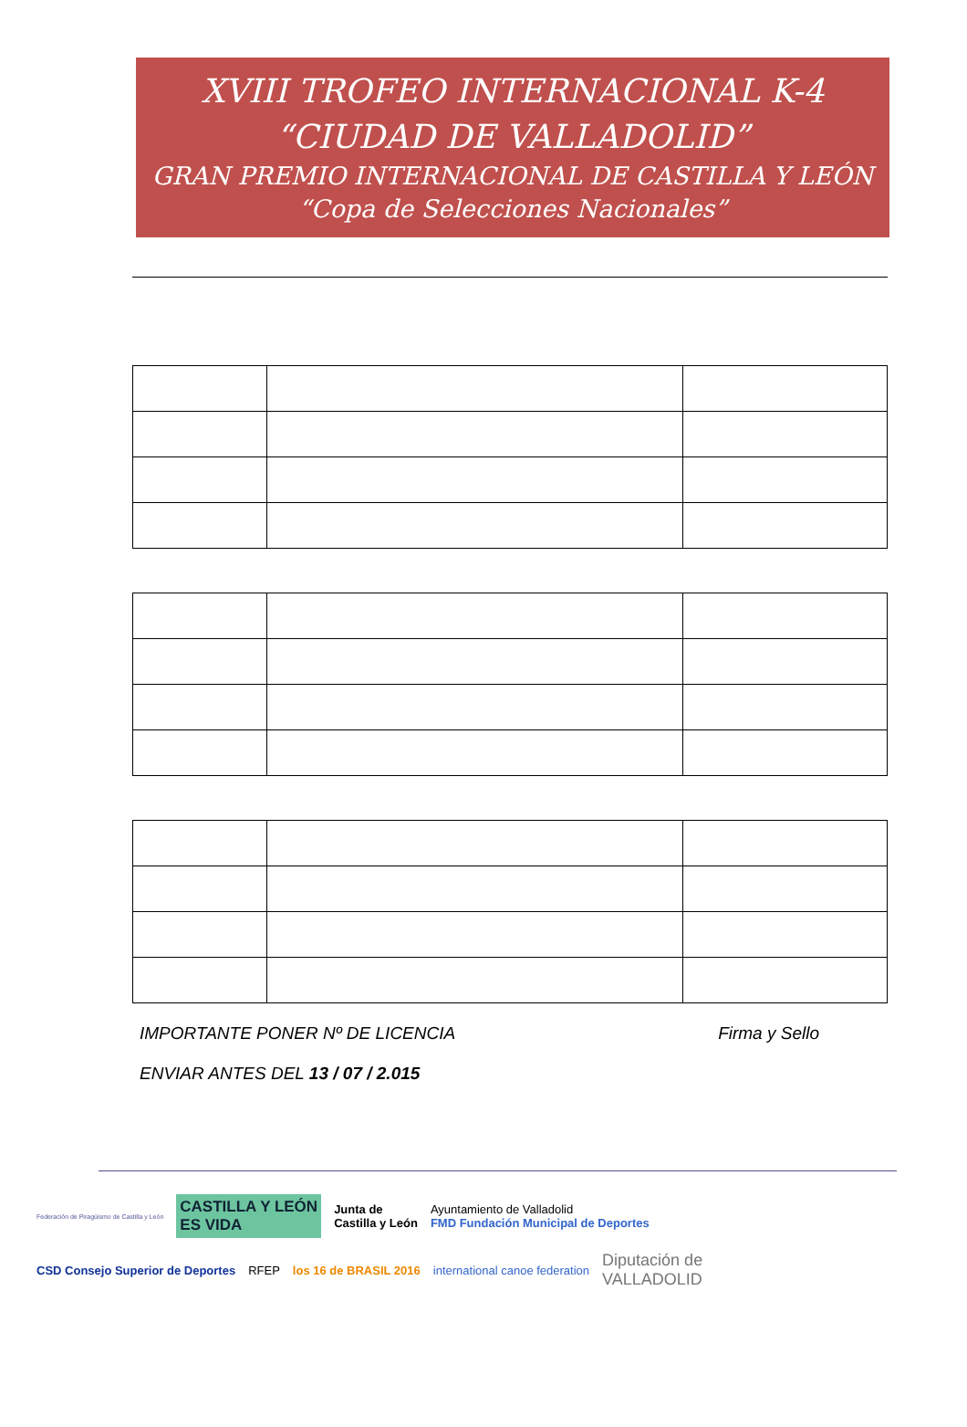XVIII TROFEO INTERNACIONAL K-4
“CIUDAD DE VALLADOLID”
GRAN PREMIO INTERNACIONAL DE CASTILLA Y LEÓN
“Copa de Selecciones Nacionales”
IMPORTANTE PONER Nº DE LICENCIA Firma y Sello
ENVIAR ANTES DEL 13 / 07 / 2.015
Federación de Piragüismo de Castilla y León CASTILLA Y LEÓN
ES VIDA Junta de
Castilla y León Ayuntamiento de Valladolid
FMD Fundación Municipal de Deportes CSD Consejo Superior de Deportes RFEP los 16 de BRASIL 2016 international canoe federation Diputación de
VALLADOLID